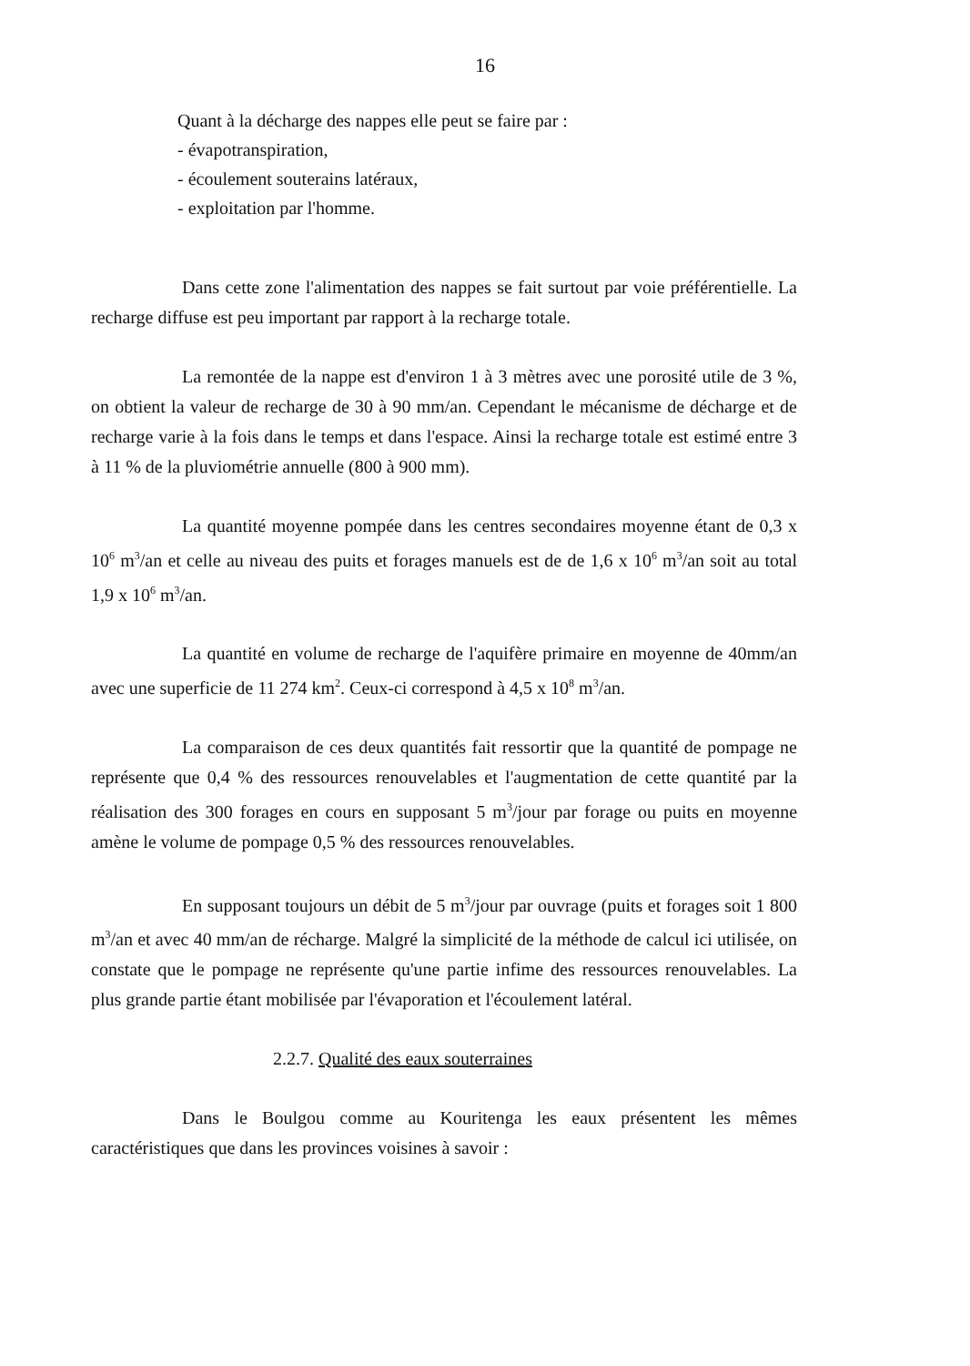16
Quant à la décharge des nappes elle peut se faire par :
- évapotranspiration,
- écoulement souterains latéraux,
- exploitation par l'homme.
Dans cette zone l'alimentation des nappes se fait surtout par voie préférentielle. La recharge diffuse est peu important par rapport à la recharge totale.
La remontée de la nappe est d'environ 1 à 3 mètres avec une porosité utile de 3 %, on obtient la valeur de recharge de 30 à 90 mm/an. Cependant le mécanisme de décharge et de recharge varie à la fois dans le temps et dans l'espace. Ainsi la recharge totale est estimé entre 3 à 11 % de la pluviométrie annuelle (800 à 900 mm).
La quantité moyenne pompée dans les centres secondaires moyenne étant de 0,3 x 10<sup>6</sup> m<sup>3</sup>/an et celle au niveau des puits et forages manuels est de de 1,6 x 10<sup>6</sup> m<sup>3</sup>/an soit au total 1,9 x 10<sup>6</sup> m<sup>3</sup>/an.
La quantité en volume de recharge de l'aquifère primaire en moyenne de 40mm/an avec une superficie de 11 274 km<sup>2</sup>. Ceux-ci correspond à 4,5 x 10<sup>8</sup> m<sup>3</sup>/an.
La comparaison de ces deux quantités fait ressortir que la quantité de pompage ne représente que 0,4 % des ressources renouvelables et l'augmentation de cette quantité par la réalisation des 300 forages en cours en supposant 5 m<sup>3</sup>/jour par forage ou puits en moyenne amène le volume de pompage 0,5 % des ressources renouvelables.
En supposant toujours un débit de 5 m<sup>3</sup>/jour par ouvrage (puits et forages soit 1 800 m<sup>3</sup>/an et avec 40 mm/an de récharge. Malgré la simplicité de la méthode de calcul ici utilisée, on constate que le pompage ne représente qu'une partie infime des ressources renouvelables. La plus grande partie étant mobilisée par l'évaporation et l'écoulement latéral.
2.2.7. Qualité des eaux souterraines
Dans le Boulgou comme au Kouritenga les eaux présentent les mêmes caractéristiques que dans les provinces voisines à savoir :